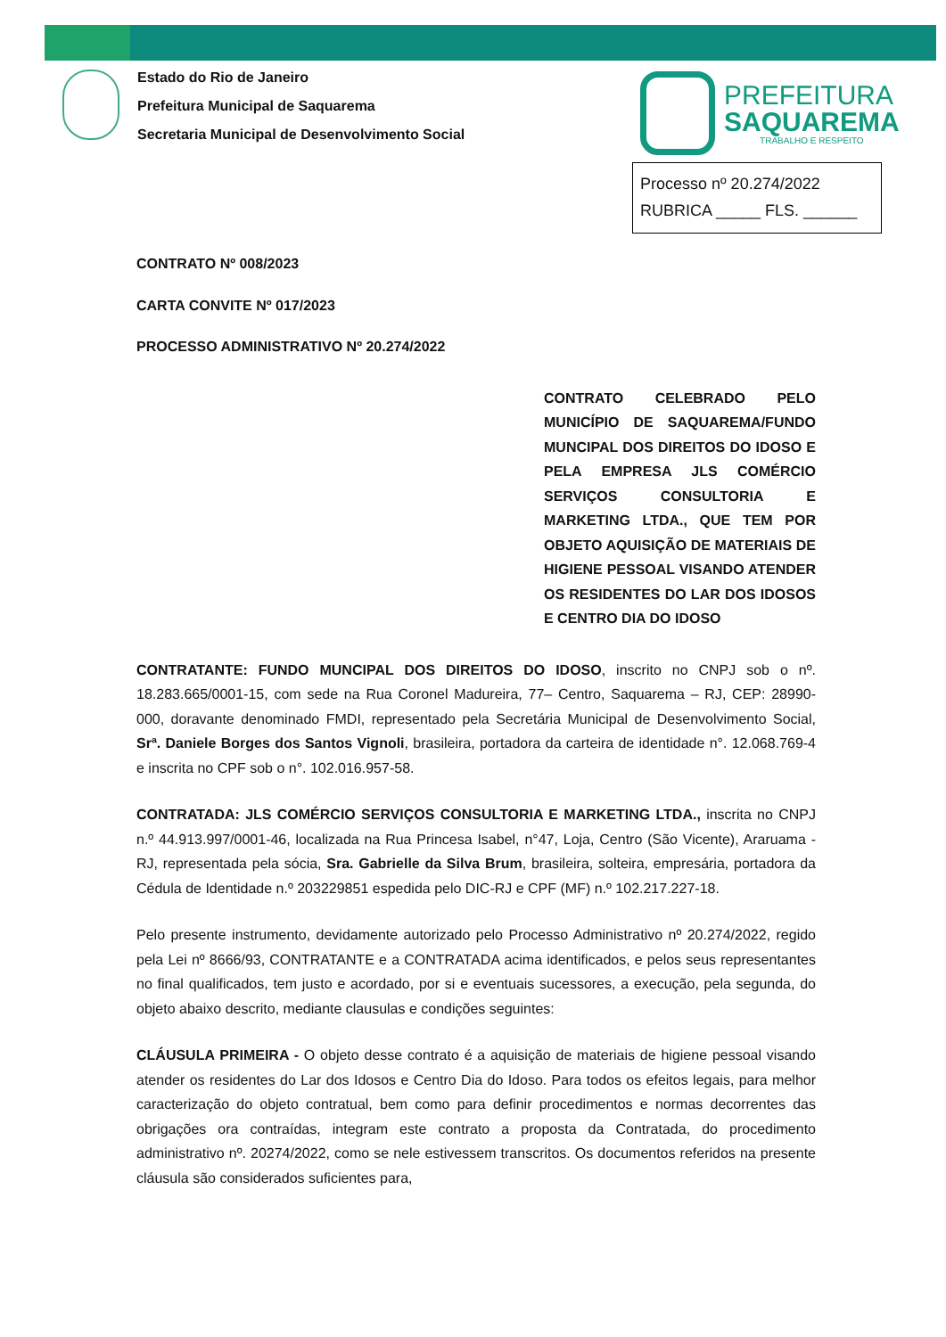Estado do Rio de Janeiro
Prefeitura Municipal de Saquarema
Secretaria Municipal de Desenvolvimento Social
PREFEITURA
SAQUAREMA
TRABALHO E RESPEITO
Processo nº 20.274/2022
RUBRICA _____ FLS. ______
CONTRATO Nº 008/2023
CARTA CONVITE Nº 017/2023
PROCESSO ADMINISTRATIVO Nº 20.274/2022
CONTRATO CELEBRADO PELO MUNICÍPIO DE SAQUAREMA/FUNDO MUNCIPAL DOS DIREITOS DO IDOSO E PELA EMPRESA JLS COMÉRCIO SERVIÇOS CONSULTORIA E MARKETING LTDA., QUE TEM POR OBJETO AQUISIÇÃO DE MATERIAIS DE HIGIENE PESSOAL VISANDO ATENDER OS RESIDENTES DO LAR DOS IDOSOS E CENTRO DIA DO IDOSO
CONTRATANTE: FUNDO MUNCIPAL DOS DIREITOS DO IDOSO, inscrito no CNPJ sob o nº. 18.283.665/0001-15, com sede na Rua Coronel Madureira, 77– Centro, Saquarema – RJ, CEP: 28990-000, doravante denominado FMDI, representado pela Secretária Municipal de Desenvolvimento Social, Srª. Daniele Borges dos Santos Vignoli, brasileira, portadora da carteira de identidade n°. 12.068.769-4 e inscrita no CPF sob o n°. 102.016.957-58.
CONTRATADA: JLS COMÉRCIO SERVIÇOS CONSULTORIA E MARKETING LTDA., inscrita no CNPJ n.º 44.913.997/0001-46, localizada na Rua Princesa Isabel, n°47, Loja, Centro (São Vicente), Araruama - RJ, representada pela sócia, Sra. Gabrielle da Silva Brum, brasileira, solteira, empresária, portadora da Cédula de Identidade n.º 203229851 espedida pelo DIC-RJ e CPF (MF) n.º 102.217.227-18.
Pelo presente instrumento, devidamente autorizado pelo Processo Administrativo nº 20.274/2022, regido pela Lei nº 8666/93, CONTRATANTE e a CONTRATADA acima identificados, e pelos seus representantes no final qualificados, tem justo e acordado, por si e eventuais sucessores, a execução, pela segunda, do objeto abaixo descrito, mediante clausulas e condições seguintes:
CLÁUSULA PRIMEIRA - O objeto desse contrato é a aquisição de materiais de higiene pessoal visando atender os residentes do Lar dos Idosos e Centro Dia do Idoso. Para todos os efeitos legais, para melhor caracterização do objeto contratual, bem como para definir procedimentos e normas decorrentes das obrigações ora contraídas, integram este contrato a proposta da Contratada, do procedimento administrativo nº. 20274/2022, como se nele estivessem transcritos. Os documentos referidos na presente cláusula são considerados suficientes para,